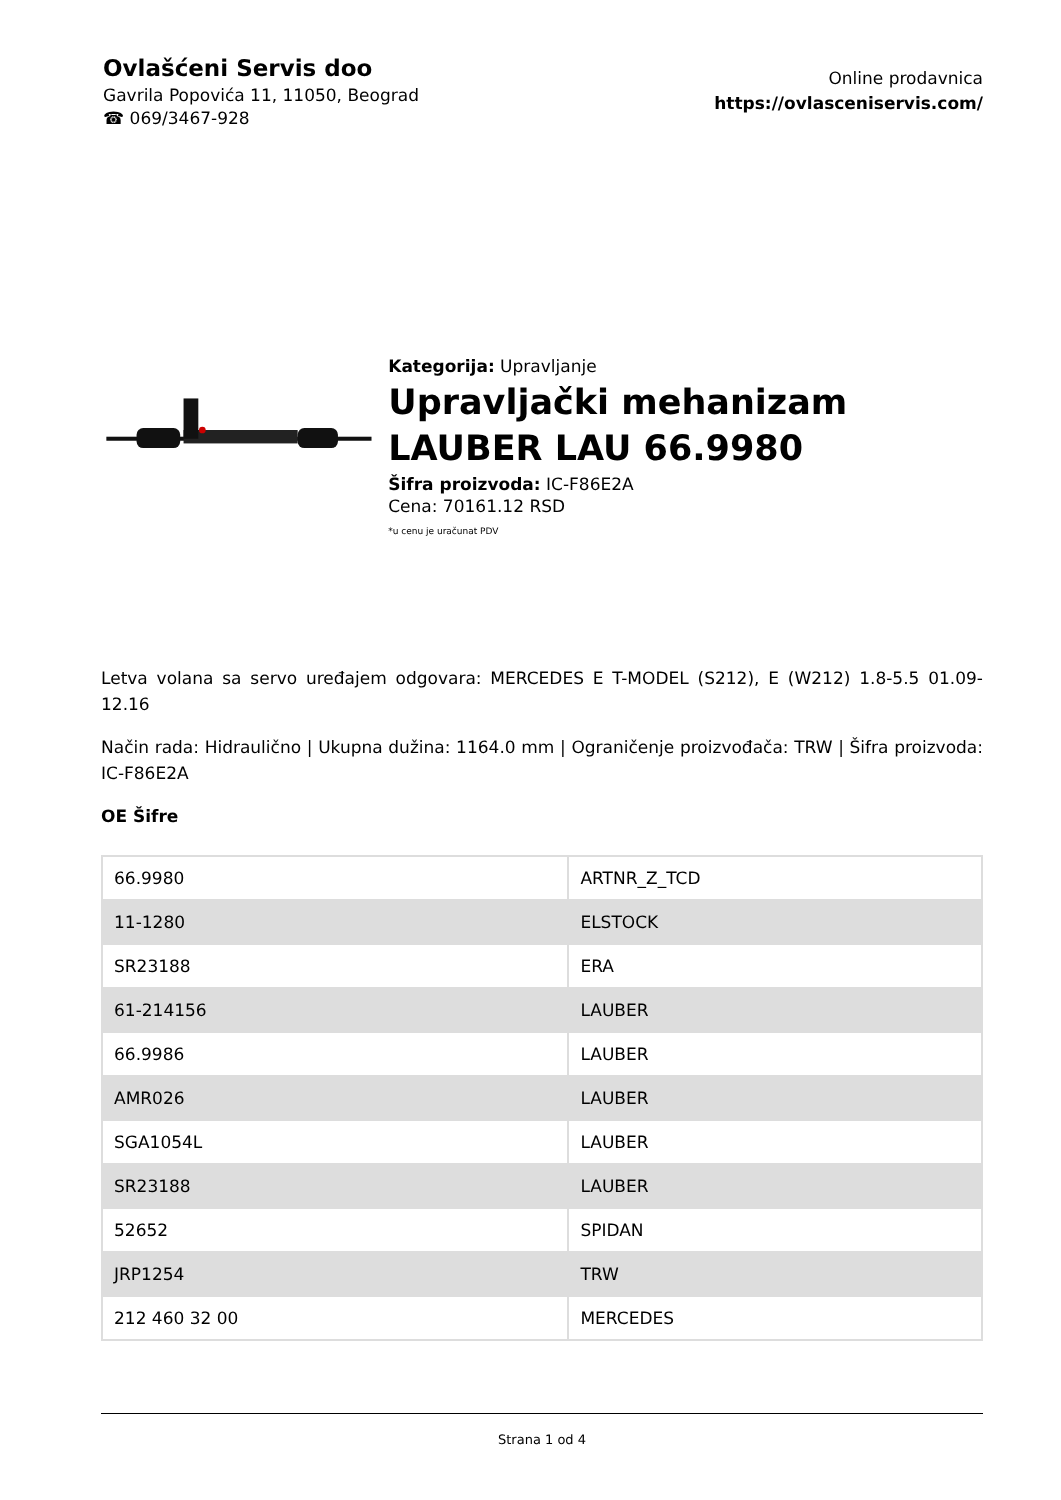Ovlašćeni Servis doo
Gavrila Popovića 11, 11050, Beograd
☎ 069/3467-928
Online prodavnica
https://ovlasceniservis.com/
Kategorija: Upravljanje
Upravljački mehanizam LAUBER LAU 66.9980
Šifra proizvoda: IC-F86E2A
Cena: 70161.12 RSD
*u cenu je uračunat PDV
Letva volana sa servo uređajem odgovara: MERCEDES E T-MODEL (S212), E (W212) 1.8-5.5 01.09-12.16
Način rada: Hidraulično | Ukupna dužina: 1164.0 mm | Ograničenje proizvođača: TRW | Šifra proizvoda: IC-F86E2A
OE Šifre
| 66.9980 | ARTNR_Z_TCD |
| 11-1280 | ELSTOCK |
| SR23188 | ERA |
| 61-214156 | LAUBER |
| 66.9986 | LAUBER |
| AMR026 | LAUBER |
| SGA1054L | LAUBER |
| SR23188 | LAUBER |
| 52652 | SPIDAN |
| JRP1254 | TRW |
| 212 460 32 00 | MERCEDES |
Strana 1 od 4